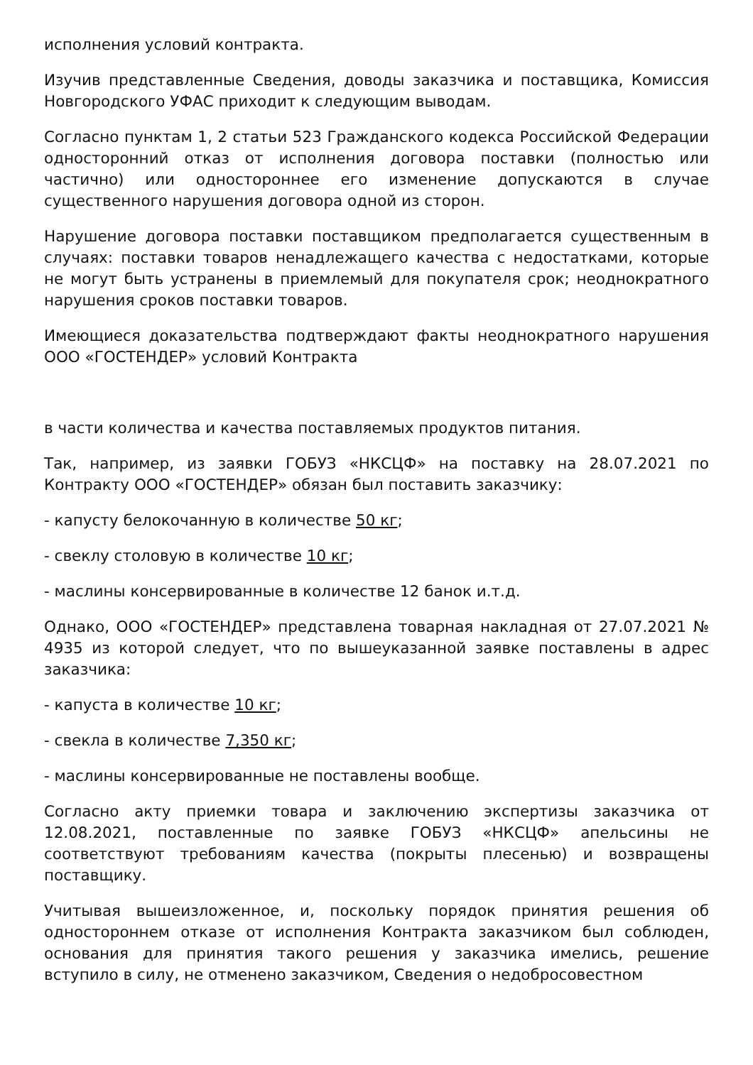исполнения условий контракта.
Изучив представленные Сведения, доводы заказчика и поставщика, Комиссия Новгородского УФАС приходит к следующим выводам.
Согласно пунктам 1, 2 статьи 523 Гражданского кодекса Российской Федерации односторонний отказ от исполнения договора поставки (полностью или частично) или одностороннее его изменение допускаются в случае существенного нарушения договора одной из сторон.
Нарушение договора поставки поставщиком предполагается существенным в случаях: поставки товаров ненадлежащего качества с недостатками, которые не могут быть устранены в приемлемый для покупателя срок; неоднократного нарушения сроков поставки товаров.
Имеющиеся доказательства подтверждают факты неоднократного нарушения ООО «ГОСТЕНДЕР» условий Контракта
в части количества и качества поставляемых продуктов питания.
Так, например, из заявки ГОБУЗ «НКСЦФ» на поставку на 28.07.2021 по Контракту ООО «ГОСТЕНДЕР» обязан был поставить заказчику:
- капусту белокочанную в количестве 50 кг;
- свеклу столовую в количестве 10 кг;
- маслины консервированные в количестве 12 банок и.т.д.
Однако, ООО «ГОСТЕНДЕР» представлена товарная накладная от 27.07.2021 № 4935 из которой следует, что по вышеуказанной заявке поставлены в адрес заказчика:
- капуста в количестве 10 кг;
- свекла в количестве 7,350 кг;
- маслины консервированные не поставлены вообще.
Согласно акту приемки товара и заключению экспертизы заказчика от 12.08.2021, поставленные по заявке ГОБУЗ «НКСЦФ» апельсины не соответствуют требованиям качества (покрыты плесенью) и возвращены поставщику.
Учитывая вышеизложенное, и, поскольку порядок принятия решения об одностороннем отказе от исполнения Контракта заказчиком был соблюден, основания для принятия такого решения у заказчика имелись, решение вступило в силу, не отменено заказчиком, Сведения о недобросовестном